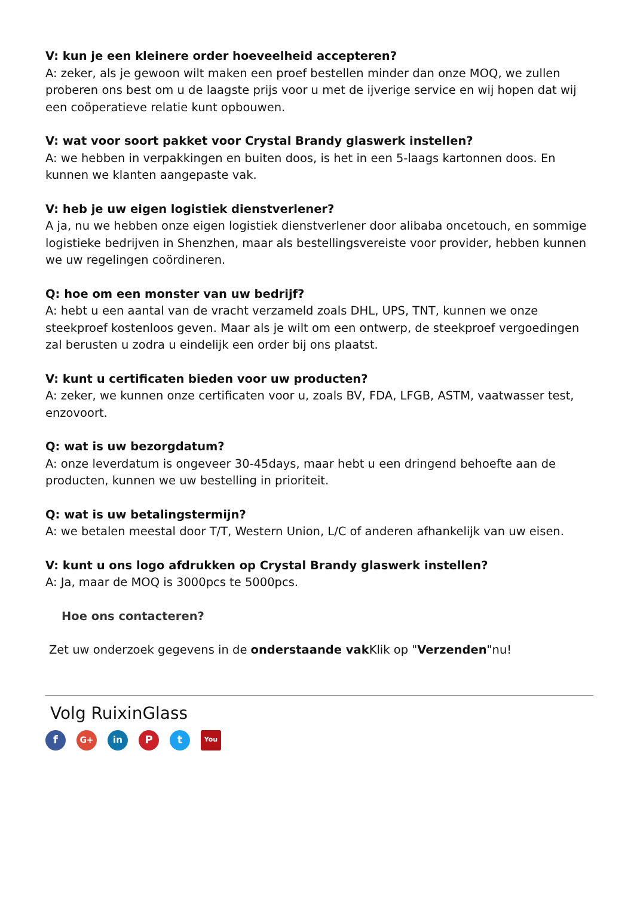V: kun je een kleinere order hoeveelheid accepteren?
A: zeker, als je gewoon wilt maken een proef bestellen minder dan onze MOQ, we zullen proberen ons best om u de laagste prijs voor u met de ijverige service en wij hopen dat wij een coöperatieve relatie kunt opbouwen.
V: wat voor soort pakket voor Crystal Brandy glaswerk instellen?
A: we hebben in verpakkingen en buiten doos, is het in een 5-laags kartonnen doos. En kunnen we klanten aangepaste vak.
V: heb je uw eigen logistiek dienstverlener?
A ja, nu we hebben onze eigen logistiek dienstverlener door alibaba oncetouch, en sommige logistieke bedrijven in Shenzhen, maar als bestellingsvereiste voor provider, hebben kunnen we uw regelingen coördineren.
Q: hoe om een monster van uw bedrijf?
A: hebt u een aantal van de vracht verzameld zoals DHL, UPS, TNT, kunnen we onze steekproef kostenloos geven. Maar als je wilt om een ontwerp, de steekproef vergoedingen zal berusten u zodra u eindelijk een order bij ons plaatst.
V: kunt u certificaten bieden voor uw producten?
A: zeker, we kunnen onze certificaten voor u, zoals BV, FDA, LFGB, ASTM, vaatwasser test, enzovoort.
Q: wat is uw bezorgdatum?
A: onze leverdatum is ongeveer 30-45days, maar hebt u een dringend behoefte aan de producten, kunnen we uw bestelling in prioriteit.
Q: wat is uw betalingstermijn?
A: we betalen meestal door T/T, Western Union, L/C of anderen afhankelijk van uw eisen.
V: kunt u ons logo afdrukken op Crystal Brandy glaswerk instellen?
A: Ja, maar de MOQ is 3000pcs te 5000pcs.
Hoe ons contacteren?
Zet uw onderzoek gegevens in de onderstaande vak Klik op "Verzenden"nu!
Volg RuixinGlass
f G+ in P t You